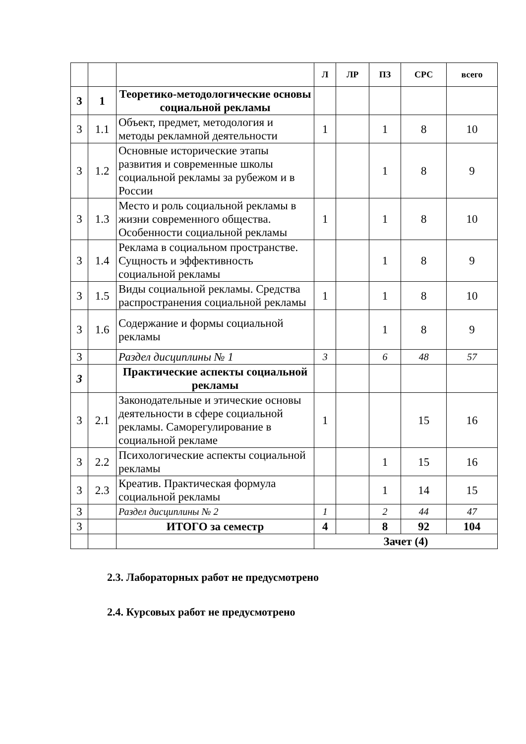| | | | Л | ЛР | ПЗ | СРС | всего |
| --- | --- | --- | --- | --- | --- | --- | --- |
| 3 | 1 | Теоретико-методологические основы социальной рекламы | | | | | |
| 3 | 1.1 | Объект, предмет, методология и методы рекламной деятельности | 1 | | 1 | 8 | 10 |
| 3 | 1.2 | Основные исторические этапы развития и современные школы социальной рекламы за рубежом и в России | | | 1 | 8 | 9 |
| 3 | 1.3 | Место и роль социальной рекламы в жизни современного общества. Особенности социальной рекламы | 1 | | 1 | 8 | 10 |
| 3 | 1.4 | Реклама в социальном пространстве. Сущность и эффективность социальной рекламы | | | 1 | 8 | 9 |
| 3 | 1.5 | Виды социальной рекламы. Средства распространения социальной рекламы | 1 | | 1 | 8 | 10 |
| 3 | 1.6 | Содержание и формы социальной рекламы | | | 1 | 8 | 9 |
| 3 | | Раздел дисциплины № 1 | 3 | | 6 | 48 | 57 |
| 3 | | Практические аспекты социальной рекламы | | | | | |
| 3 | 2.1 | Законодательные и этические основы деятельности в сфере социальной рекламы. Саморегулирование в социальной рекламе | 1 | | | 15 | 16 |
| 3 | 2.2 | Психологические аспекты социальной рекламы | | | 1 | 15 | 16 |
| 3 | 2.3 | Креатив. Практическая формула социальной рекламы | | | 1 | 14 | 15 |
| 3 | | Раздел дисциплины № 2 | 1 | | 2 | 44 | 47 |
| 3 | | ИТОГО за семестр | 4 | | 8 | 92 | 104 |
| | | | Зачет (4) | | | | |
2.3. Лабораторных работ не предусмотрено
2.4. Курсовых работ не предусмотрено